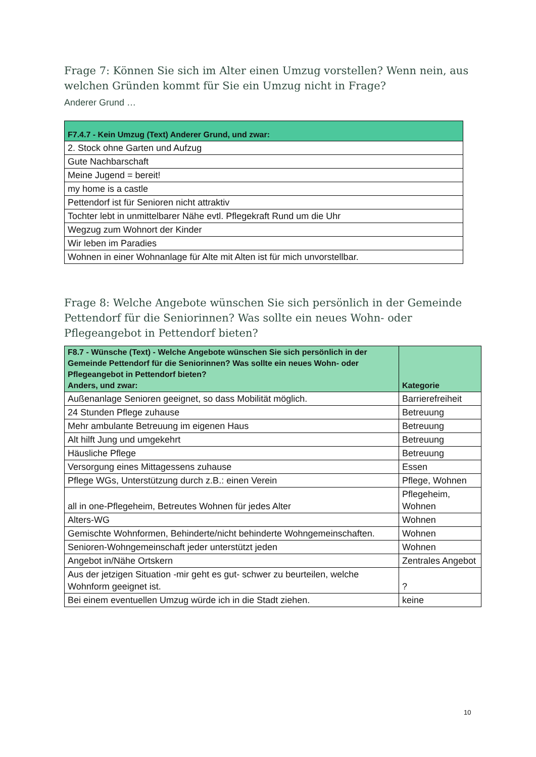Frage 7: Können Sie sich im Alter einen Umzug vorstellen? Wenn nein, aus welchen Gründen kommt für Sie ein Umzug nicht in Frage?
Anderer Grund …
| F7.4.7 - Kein Umzug (Text) Anderer Grund, und zwar: |
| --- |
| 2. Stock ohne Garten und Aufzug |
| Gute Nachbarschaft |
| Meine Jugend = bereit! |
| my home is a castle |
| Pettendorf ist für Senioren nicht attraktiv |
| Tochter lebt in unmittelbarer Nähe evtl. Pflegekraft Rund um die Uhr |
| Wegzug zum Wohnort der Kinder |
| Wir leben im Paradies |
| Wohnen in einer Wohnanlage für Alte mit Alten ist für mich unvorstellbar. |
Frage 8: Welche Angebote wünschen Sie sich persönlich in der Gemeinde Pettendorf für die Seniorinnen? Was sollte ein neues Wohn- oder Pflegeangebot in Pettendorf bieten?
| F8.7 - Wünsche (Text) - Welche Angebote wünschen Sie sich persönlich in der Gemeinde Pettendorf für die Seniorinnen? Was sollte ein neues Wohn- oder Pflegeangebot in Pettendorf bieten? Anders, und zwar: | Kategorie |
| --- | --- |
| Außenanlage Senioren geeignet, so dass Mobilität möglich. | Barrierefreiheit |
| 24 Stunden Pflege zuhause | Betreuung |
| Mehr ambulante Betreuung im eigenen Haus | Betreuung |
| Alt hilft Jung und umgekehrt | Betreuung |
| Häusliche Pflege | Betreuung |
| Versorgung eines Mittagessens zuhause | Essen |
| Pflege WGs, Unterstützung durch z.B.: einen Verein | Pflege, Wohnen |
| all in one-Pflegeheim, Betreutes Wohnen für jedes Alter | Pflegeheim, Wohnen |
| Alters-WG | Wohnen |
| Gemischte Wohnformen, Behinderte/nicht behinderte Wohngemeinschaften. | Wohnen |
| Senioren-Wohngemeinschaft jeder unterstützt jeden | Wohnen |
| Angebot in/Nähe Ortskern | Zentrales Angebot |
| Aus der jetzigen Situation -mir geht es gut- schwer zu beurteilen, welche Wohnform geeignet ist. | ? |
| Bei einem eventuellen Umzug würde ich in die Stadt ziehen. | keine |
10